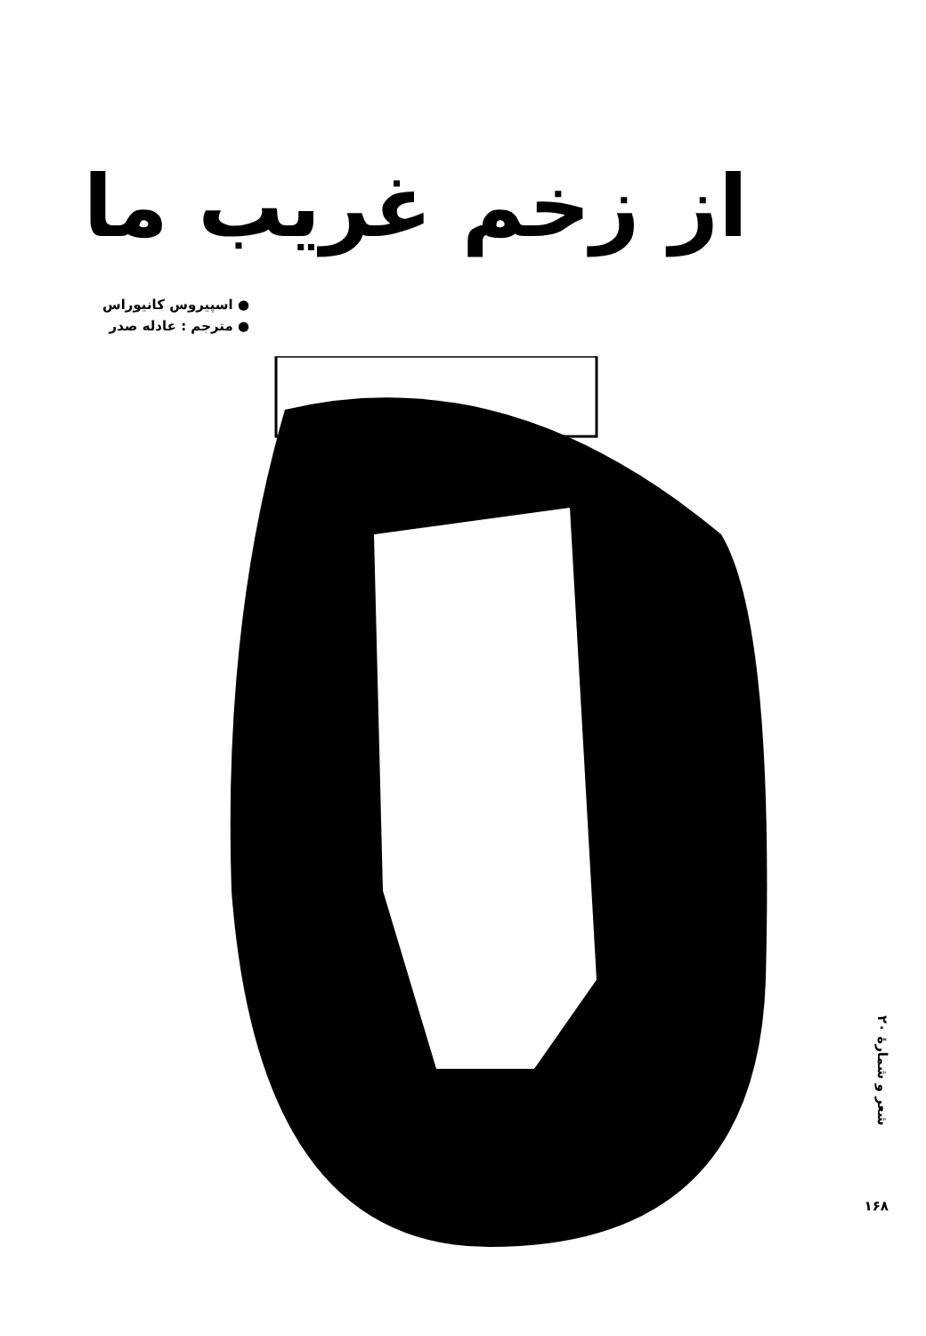از زخم غریب ما
● اسپیروس کانیوراس
● مترجم : عادله صدر
200" width="0" height="0"/>
شعر و شمارهٔ ۲۰
۱۶۸